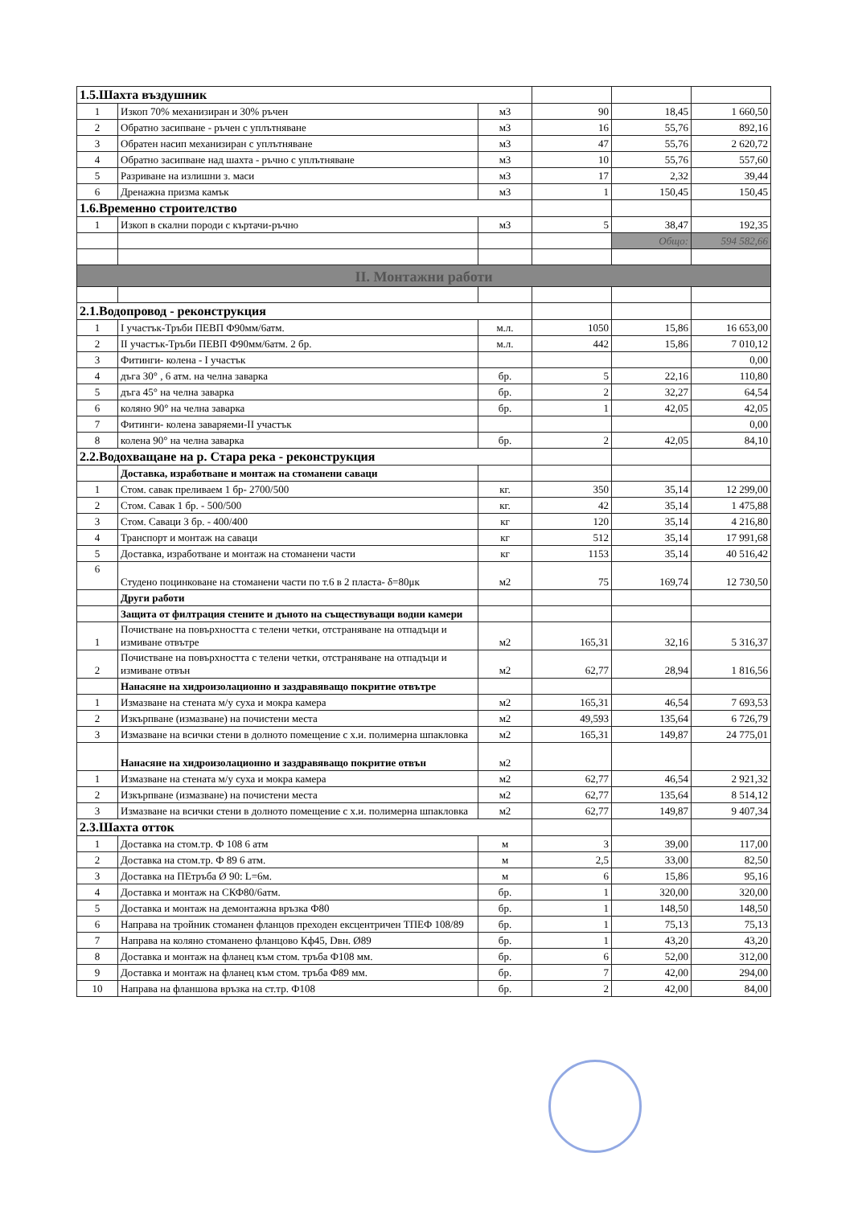| 1.5.Шахта въздушник | | | | | |
| 1 | Изкоп 70% механизиран и 30% ръчен | м3 | 90 | 18,45 | 1 660,50 |
| 2 | Обратно засипване - ръчен с уплътняване | м3 | 16 | 55,76 | 892,16 |
| 3 | Обратен насип механизиран с уплътняване | м3 | 47 | 55,76 | 2 620,72 |
| 4 | Обратно засипване над шахта - ръчно с уплътняване | м3 | 10 | 55,76 | 557,60 |
| 5 | Разриване на излишни з. маси | м3 | 17 | 2,32 | 39,44 |
| 6 | Дренажна призма камък | м3 | 1 | 150,45 | 150,45 |
| 1.6.Временно строителство | | | | | |
| 1 | Изкоп в скални породи с къртачи-ръчно | м3 | 5 | 38,47 | 192,35 |
| | | | | Общо: | 594 582,66 |
| II. Монтажни работи | | | | | |
| 2.1.Водопровод - реконструкция | | | | | |
| 1 | I участък-Тръби ПЕВП Ф90мм/6атм. | м.л. | 1050 | 15,86 | 16 653,00 |
| 2 | II участък-Тръби ПЕВП Ф90мм/6атм. 2 бр. | м.л. | 442 | 15,86 | 7 010,12 |
| 3 | Фитинги- колена - I участък | | | | 0,00 |
| 4 | дъга 30° , 6 атм. на челна заварка | бр. | 5 | 22,16 | 110,80 |
| 5 | дъга 45° на челна заварка | бр. | 2 | 32,27 | 64,54 |
| 6 | коляно 90° на челна заварка | бр. | 1 | 42,05 | 42,05 |
| 7 | Фитинги- колена заваряеми-II участък | | | | 0,00 |
| 8 | колена 90° на челна заварка | бр. | 2 | 42,05 | 84,10 |
| 2.2.Водохващане на р. Стара река - реконструкция | | | | | |
| | Доставка, изработване и монтаж на стоманени саваци | | | | |
| 1 | Стом. савак преливаем 1 бр- 2700/500 | кг. | 350 | 35,14 | 12 299,00 |
| 2 | Стом. Савак 1 бр. - 500/500 | кг. | 42 | 35,14 | 1 475,88 |
| 3 | Стом. Саваци 3 бр. - 400/400 | кг | 120 | 35,14 | 4 216,80 |
| 4 | Транспорт и монтаж на саваци | кг | 512 | 35,14 | 17 991,68 |
| 5 | Доставка, изработване и монтаж на стоманени части | кг | 1153 | 35,14 | 40 516,42 |
| 6 | Студено поцинковане на стоманени части по т.6 в 2 пласта- δ=80μк | м2 | 75 | 169,74 | 12 730,50 |
| | Други работи | | | | |
| | Защита от филтрация стените и дъното на съществуващи водни камери | | | | |
| 1 | Почистване на повърхността с телени четки, отстраняване на отпадъци и измиване отвътре | м2 | 165,31 | 32,16 | 5 316,37 |
| 2 | Почистване на повърхността с телени четки, отстраняване на отпадъци и измиване отвън | м2 | 62,77 | 28,94 | 1 816,56 |
| | Нанасяне на хидроизолационно и заздравяващо покритие отвътре | | | | |
| 1 | Измазване на стената м/у суха и мокра камера | м2 | 165,31 | 46,54 | 7 693,53 |
| 2 | Изкърпване (измазване) на почистени места | м2 | 49,593 | 135,64 | 6 726,79 |
| 3 | Измазване на всички стени в долното помещение с х.и. полимерна шпакловка | м2 | 165,31 | 149,87 | 24 775,01 |
| | Нанасяне на хидроизолационно и заздравяващо покритие отвън | м2 | | | |
| 1 | Измазване на стената м/у суха и мокра камера | м2 | 62,77 | 46,54 | 2 921,32 |
| 2 | Изкърпване (измазване) на почистени места | м2 | 62,77 | 135,64 | 8 514,12 |
| 3 | Измазване на всички стени в долното помещение с х.и. полимерна шпакловка | м2 | 62,77 | 149,87 | 9 407,34 |
| 2.3.Шахта отток | | | | | |
| 1 | Доставка на стом.тр. Ф 108 6 атм | м | 3 | 39,00 | 117,00 |
| 2 | Доставка на стом.тр. Ф 89 6 атм. | м | 2,5 | 33,00 | 82,50 |
| 3 | Доставка на ПЕтръба Ø 90: L=6м. | м | 6 | 15,86 | 95,16 |
| 4 | Доставка и монтаж на СКФ80/6атм. | бр. | 1 | 320,00 | 320,00 |
| 5 | Доставка и монтаж на демонтажна връзка Ф80 | бр. | 1 | 148,50 | 148,50 |
| 6 | Направа на тройник стоманен фланцов преходен ексцентричен ТПЕФ 108/89 | бр. | 1 | 75,13 | 75,13 |
| 7 | Направа на коляно стоманено фланцово Кф45, Dвн. Ø89 | бр. | 1 | 43,20 | 43,20 |
| 8 | Доставка и монтаж на фланец към стом. тръба Ф108 мм. | бр. | 6 | 52,00 | 312,00 |
| 9 | Доставка и монтаж на фланец към стом. тръба Ф89 мм. | бр. | 7 | 42,00 | 294,00 |
| 10 | Направа на фланшова връзка на ст.тр. Ф108 | бр. | 2 | 42,00 | 84,00 |